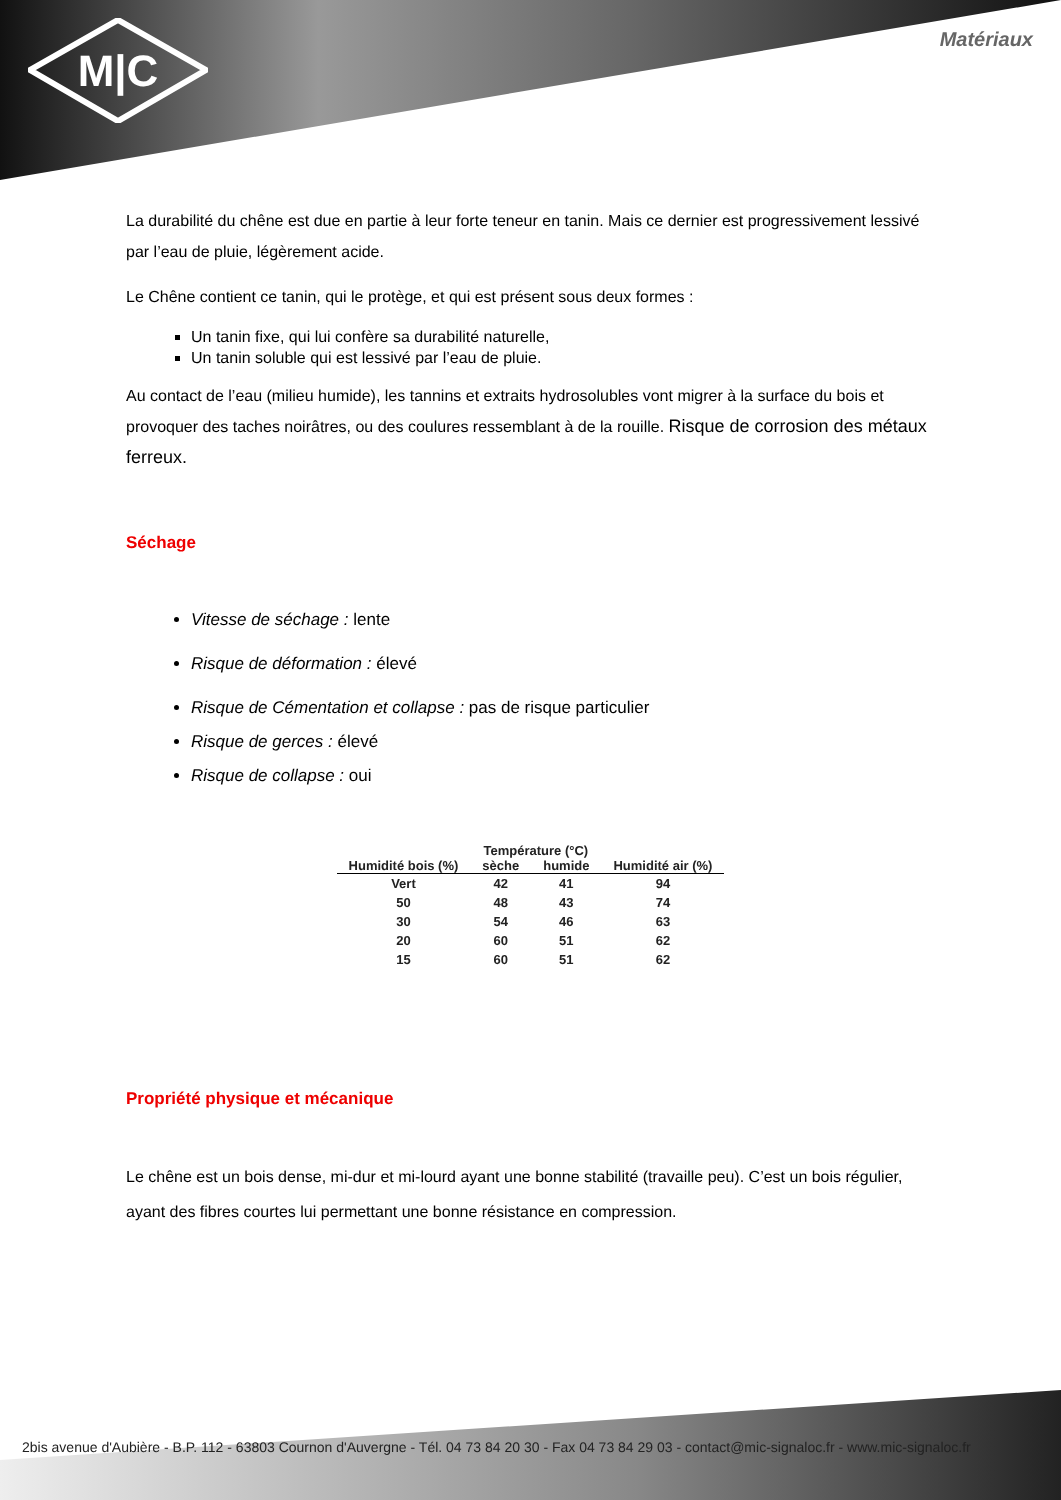M|C
Matériaux
La durabilité du chêne est due en partie à leur forte teneur en tanin. Mais ce dernier est progressivement lessivé par l’eau de pluie, légèrement acide.
Le Chêne contient ce tanin, qui le protège, et qui est présent sous deux formes :
Un tanin fixe, qui lui confère sa durabilité naturelle,
Un tanin soluble qui est lessivé par l’eau de pluie.
Au contact de l’eau (milieu humide), les tannins et extraits hydrosolubles vont migrer à la surface du bois et provoquer des taches noirâtres, ou des coulures ressemblant à de la rouille. Risque de corrosion des métaux ferreux.
Séchage
Vitesse de séchage : lente
Risque de déformation : élevé
Risque de Cémentation et collapse : pas de risque particulier
Risque de gerces : élevé
Risque de collapse : oui
| | Température (°C) | | |
| --- | --- | --- | --- |
| Humidité bois (%) | sèche | humide | Humidité air (%) |
| Vert | 42 | 41 | 94 |
| 50 | 48 | 43 | 74 |
| 30 | 54 | 46 | 63 |
| 20 | 60 | 51 | 62 |
| 15 | 60 | 51 | 62 |
Propriété physique et mécanique
Le chêne est un bois dense, mi-dur et mi-lourd ayant une bonne stabilité (travaille peu). C’est un bois régulier, ayant des fibres courtes lui permettant une bonne résistance en compression.
2bis avenue d'Aubière - B.P. 112 - 63803 Cournon d'Auvergne - Tél. 04 73 84 20 30 - Fax 04 73 84 29 03 - contact@mic-signaloc.fr - www.mic-signaloc.fr